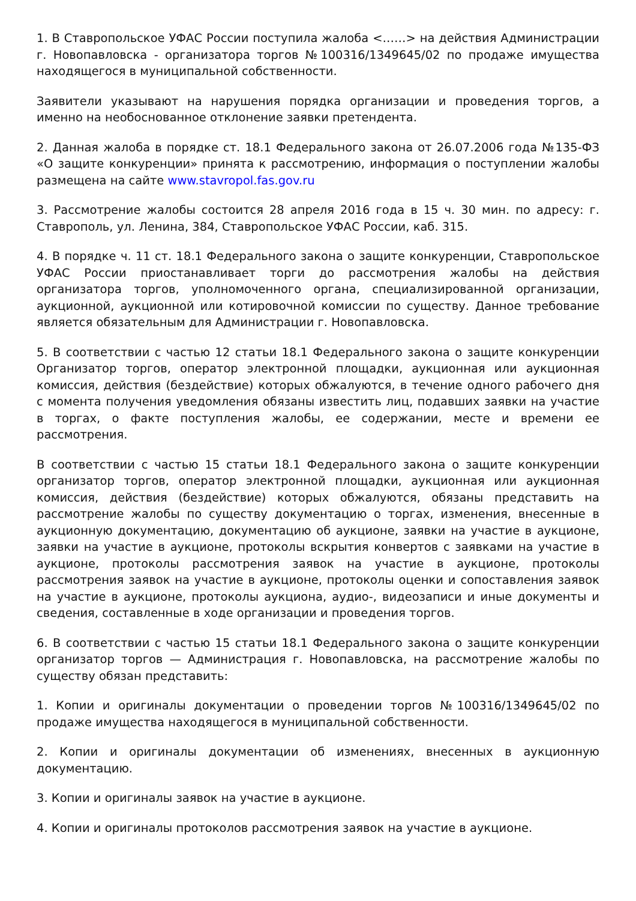1. В Ставропольское УФАС России поступила жалоба <……> на действия Администрации г. Новопавловска - организатора торгов №100316/1349645/02 по продаже имущества находящегося в муниципальной собственности.
Заявители указывают на нарушения порядка организации и проведения торгов, а именно на необоснованное отклонение заявки претендента.
2. Данная жалоба в порядке ст. 18.1 Федерального закона от 26.07.2006 года №135-ФЗ «О защите конкуренции» принята к рассмотрению, информация о поступлении жалобы размещена на сайте www.stavropol.fas.gov.ru
3. Рассмотрение жалобы состоится 28 апреля 2016 года в 15 ч. 30 мин. по адресу: г. Ставрополь, ул. Ленина, 384, Ставропольское УФАС России, каб. 315.
4. В порядке ч. 11 ст. 18.1 Федерального закона о защите конкуренции, Ставропольское УФАС России приостанавливает торги до рассмотрения жалобы на действия организатора торгов, уполномоченного органа, специализированной организации, аукционной, аукционной или котировочной комиссии по существу. Данное требование является обязательным для Администрации г. Новопавловска.
5. В соответствии с частью 12 статьи 18.1 Федерального закона о защите конкуренции Организатор торгов, оператор электронной площадки, аукционная или аукционная комиссия, действия (бездействие) которых обжалуются, в течение одного рабочего дня с момента получения уведомления обязаны известить лиц, подавших заявки на участие в торгах, о факте поступления жалобы, ее содержании, месте и времени ее рассмотрения.
В соответствии с частью 15 статьи 18.1 Федерального закона о защите конкуренции организатор торгов, оператор электронной площадки, аукционная или аукционная комиссия, действия (бездействие) которых обжалуются, обязаны представить на рассмотрение жалобы по существу документацию о торгах, изменения, внесенные в аукционную документацию, документацию об аукционе, заявки на участие в аукционе, заявки на участие в аукционе, протоколы вскрытия конвертов с заявками на участие в аукционе, протоколы рассмотрения заявок на участие в аукционе, протоколы рассмотрения заявок на участие в аукционе, протоколы оценки и сопоставления заявок на участие в аукционе, протоколы аукциона, аудио-, видеозаписи и иные документы и сведения, составленные в ходе организации и проведения торгов.
6. В соответствии с частью 15 статьи 18.1 Федерального закона о защите конкуренции организатор торгов — Администрация г. Новопавловска, на рассмотрение жалобы по существу обязан представить:
1. Копии и оригиналы документации о проведении торгов №100316/1349645/02 по продаже имущества находящегося в муниципальной собственности.
2. Копии и оригиналы документации об изменениях, внесенных в аукционную документацию.
3. Копии и оригиналы заявок на участие в аукционе.
4. Копии и оригиналы протоколов рассмотрения заявок на участие в аукционе.